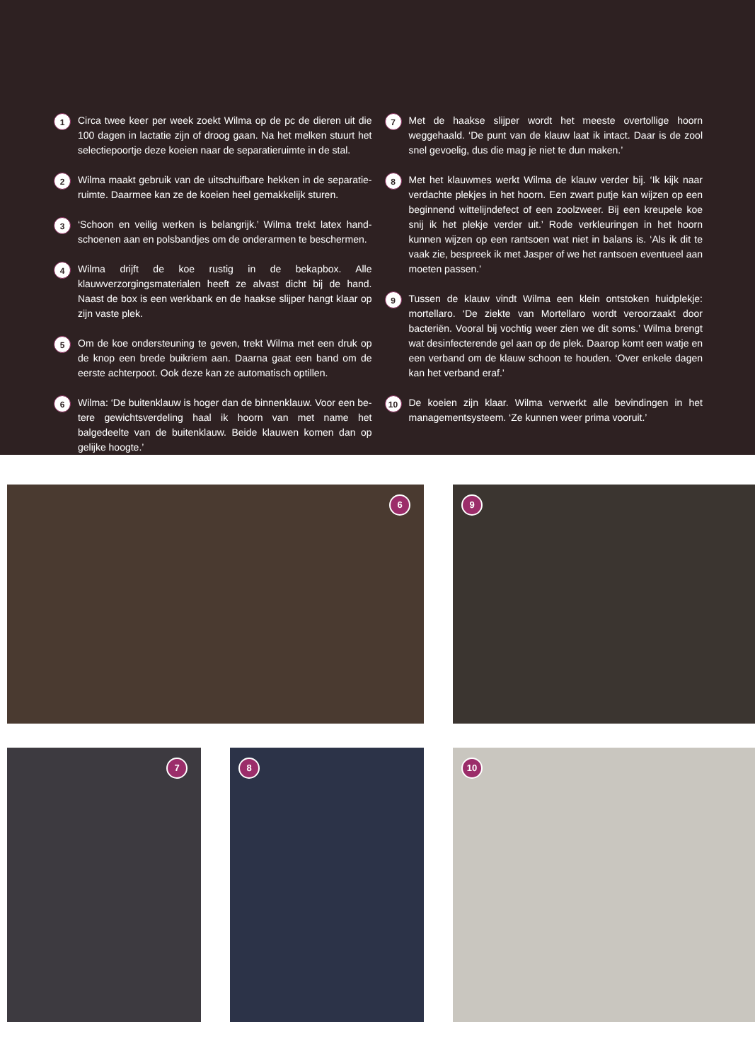1
Circa twee keer per week zoekt Wilma op de pc de dieren uit die 100 dagen in lactatie zijn of droog gaan. Na het melken stuurt het selectiepoortje deze koeien naar de separatieruimte in de stal.
2
Wilma maakt gebruik van de uitschuifbare hekken in de separatie­ruimte. Daarmee kan ze de koeien heel gemakkelijk sturen.
3
‘Schoon en veilig werken is belangrijk.’ Wilma trekt latex hand­schoenen aan en polsbandjes om de onderarmen te beschermen.
4
Wilma drijft de koe rustig in de bekapbox. Alle klauwverzorgingsma­terialen heeft ze alvast dicht bij de hand. Naast de box is een werk­bank en de haakse slijper hangt klaar op zijn vaste plek.
5
Om de koe ondersteuning te geven, trekt Wilma met een druk op de knop een brede buikriem aan. Daarna gaat een band om de eerste achterpoot. Ook deze kan ze automatisch optillen.
6
Wilma: ‘De buitenklauw is hoger dan de binnenklauw. Voor een be­tere gewichtsverdeling haal ik hoorn van met name het balgedeelte van de buitenklauw. Beide klauwen komen dan op gelijke hoogte.’
7
Met de haakse slijper wordt het meeste overtollige hoorn weggehaald. ‘De punt van de klauw laat ik intact. Daar is de zool snel gevoelig, dus die mag je niet te dun maken.’
8
Met het klauwmes werkt Wilma de klauw verder bij. ‘Ik kijk naar verdachte plekjes in het hoorn. Een zwart putje kan wij­zen op een beginnend wittelijndefect of een zoolzweer. Bij een kreupele koe snij ik het plekje verder uit.’ Rode verkleu­ringen in het hoorn kunnen wijzen op een rantsoen wat niet in balans is. ‘Als ik dit te vaak zie, bespreek ik met Jasper of we het rantsoen eventueel aan moeten passen.’
9
Tussen de klauw vindt Wilma een klein ontstoken huidplekje: mortellaro. ‘De ziekte van Mortellaro wordt veroorzaakt door bacteriën. Vooral bij vochtig weer zien we dit soms.’ Wilma brengt wat desinfecterende gel aan op de plek. Daarop komt een watje en een verband om de klauw schoon te houden. ‘Over enkele dagen kan het verband eraf.’
10
De koeien zijn klaar. Wilma verwerkt alle bevindingen in het managementsysteem. ‘Ze kunnen weer prima vooruit.’
6 9
7 8 10